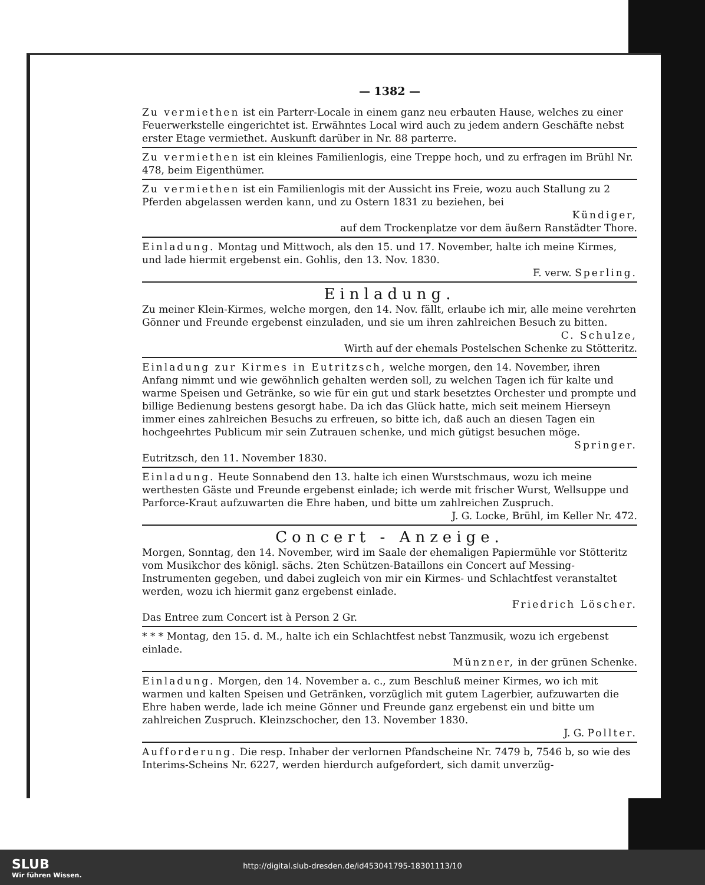— 1382 —
Zu vermiethen ist ein Parterr-Locale in einem ganz neu erbauten Hause, welches zu einer Feuerwerkstelle eingerichtet ist. Erwähntes Local wird auch zu jedem andern Geschäfte nebst erster Etage vermiethet. Auskunft darüber in Nr. 88 parterre.
Zu vermiethen ist ein kleines Familienlogis, eine Treppe hoch, und zu erfragen im Brühl Nr. 478, beim Eigenthümer.
Zu vermiethen ist ein Familienlogis mit der Aussicht ins Freie, wozu auch Stallung zu 2 Pferden abgelassen werden kann, und zu Ostern 1831 zu beziehen, bei
Kündiger,
auf dem Trockenplatze vor dem äußern Ranstädter Thore.
Einladung. Montag und Mittwoch, als den 15. und 17. November, halte ich meine Kirmes, und lade hiermit ergebenst ein. Gohlis, den 13. Nov. 1830.
F. verw. Sperling.
Einladung.
Zu meiner Klein-Kirmes, welche morgen, den 14. Nov. fällt, erlaube ich mir, alle meine verehrten Gönner und Freunde ergebenst einzuladen, und sie um ihren zahlreichen Besuch zu bitten.
C. Schulze,
Wirth auf der ehemals Postelschen Schenke zu Stötteritz.
Einladung zur Kirmes in Eutritzsch, welche morgen, den 14. November, ihren Anfang nimmt und wie gewöhnlich gehalten werden soll, zu welchen Tagen ich für kalte und warme Speisen und Getränke, so wie für ein gut und stark besetztes Orchester und prompte und billige Bedienung bestens gesorgt habe. Da ich das Glück hatte, mich seit meinem Hierseyn immer eines zahlreichen Besuchs zu erfreuen, so bitte ich, daß auch an diesen Tagen ein hochgeehrtes Publicum mir sein Zutrauen schenke, und mich gütigst besuchen möge.
Springer.
Eutritzsch, den 11. November 1830.
Einladung. Heute Sonnabend den 13. halte ich einen Wurstschmaus, wozu ich meine werthesten Gäste und Freunde ergebenst einlade; ich werde mit frischer Wurst, Wellsuppe und Parforce-Kraut aufzuwarten die Ehre haben, und bitte um zahlreichen Zuspruch.
J. G. Locke, Brühl, im Keller Nr. 472.
Concert - Anzeige.
Morgen, Sonntag, den 14. November, wird im Saale der ehemaligen Papiermühle vor Stötteritz vom Musikchor des königl. sächs. 2ten Schützen-Bataillons ein Concert auf Messing-Instrumenten gegeben, und dabei zugleich von mir ein Kirmes- und Schlachtfest veranstaltet werden, wozu ich hiermit ganz ergebenst einlade.
Friedrich Löscher.
Das Entree zum Concert ist à Person 2 Gr.
* * * Montag, den 15. d. M., halte ich ein Schlachtfest nebst Tanzmusik, wozu ich ergebenst einlade.
Münzner, in der grünen Schenke.
Einladung. Morgen, den 14. November a. c., zum Beschluß meiner Kirmes, wo ich mit warmen und kalten Speisen und Getränken, vorzüglich mit gutem Lagerbier, aufzuwarten die Ehre haben werde, lade ich meine Gönner und Freunde ganz ergebenst ein und bitte um zahlreichen Zuspruch. Kleinzschocher, den 13. November 1830.
J. G. Pollter.
Aufforderung. Die resp. Inhaber der verlornen Pfandscheine Nr. 7479 b, 7546 b, so wie des Interims-Scheins Nr. 6227, werden hierdurch aufgefordert, sich damit unverzüg-
SLUB
Wir führen Wissen.
http://digital.slub-dresden.de/id453041795-18301113/10